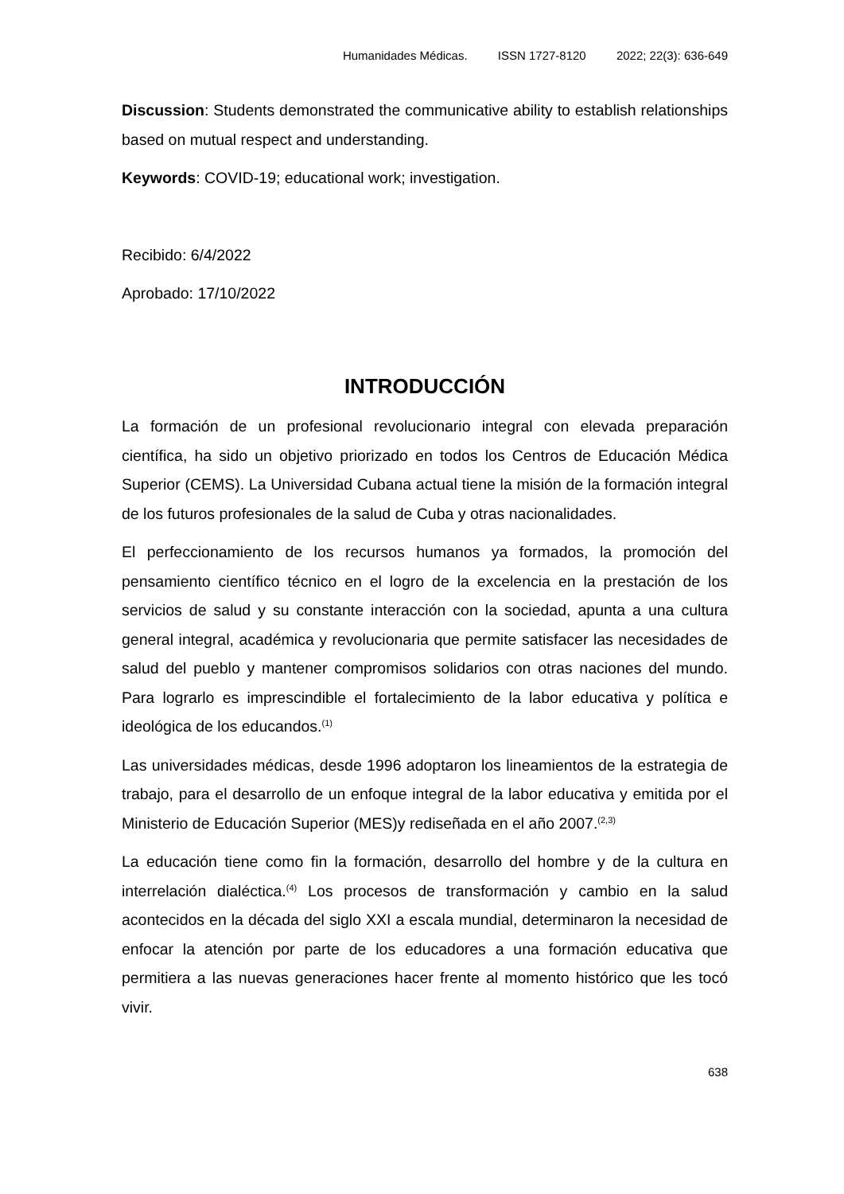Humanidades Médicas. ISSN 1727-8120 2022; 22(3): 636-649
Discussion: Students demonstrated the communicative ability to establish relationships based on mutual respect and understanding.
Keywords: COVID-19; educational work; investigation.
Recibido: 6/4/2022
Aprobado: 17/10/2022
INTRODUCCIÓN
La formación de un profesional revolucionario integral con elevada preparación científica, ha sido un objetivo priorizado en todos los Centros de Educación Médica Superior (CEMS). La Universidad Cubana actual tiene la misión de la formación integral de los futuros profesionales de la salud de Cuba y otras nacionalidades.
El perfeccionamiento de los recursos humanos ya formados, la promoción del pensamiento científico técnico en el logro de la excelencia en la prestación de los servicios de salud y su constante interacción con la sociedad, apunta a una cultura general integral, académica y revolucionaria que permite satisfacer las necesidades de salud del pueblo y mantener compromisos solidarios con otras naciones del mundo. Para lograrlo es imprescindible el fortalecimiento de la labor educativa y política e ideológica de los educandos.<sup>(1)</sup>
Las universidades médicas, desde 1996 adoptaron los lineamientos de la estrategia de trabajo, para el desarrollo de un enfoque integral de la labor educativa y emitida por el Ministerio de Educación Superior (MES)y rediseñada en el año 2007.<sup>(2,3)</sup>
La educación tiene como fin la formación, desarrollo del hombre y de la cultura en interrelación dialéctica.<sup>(4)</sup> Los procesos de transformación y cambio en la salud acontecidos en la década del siglo XXI a escala mundial, determinaron la necesidad de enfocar la atención por parte de los educadores a una formación educativa que permitiera a las nuevas generaciones hacer frente al momento histórico que les tocó vivir.
638